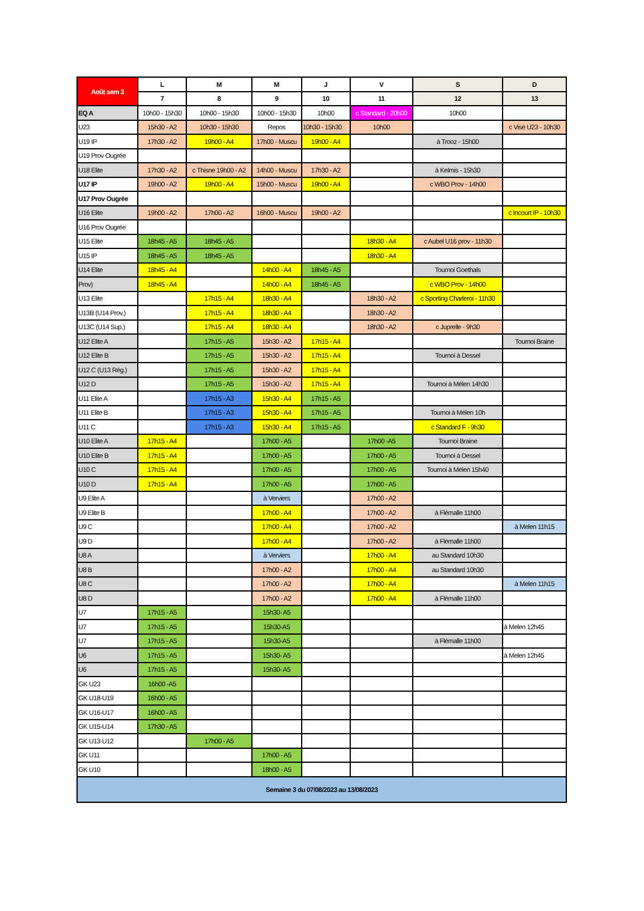| Août sem 3 | L | M | M | J | V | S | D |
| --- | --- | --- | --- | --- | --- | --- | --- |
| | 7 | 8 | 9 | 10 | 11 | 12 | 13 |
| EQ A | 10h00 - 15h30 | 10h00 - 15h30 | 10h00 - 15h30 | 10h00 | c Standard - 20h00 | 10h00 | |
| U23 | 15h30 - A2 | 10h30 - 15h30 | Repos | 10h30 - 15h30 | 10h00 | | c Visé U23 - 10h30 |
| U19 IP | 17h30 - A2 | 19h00 - A4 | 17h00 - Muscu | 19h00 - A4 | | à Trooz - 15h00 | |
| U19 Prov Ougrée | | | | | | | |
| U18 Elite | 17h30 - A2 | c Thisne 19h00 - A2 | 14h00 - Muscu | 17h30 - A2 | | à Kelmis - 15h30 | |
| U17 IP | 19h00 - A2 | 19h00 - A4 | 15h00 - Muscu | 19h00 - A4 | | c WBO Prov - 14h00 | |
| U17 Prov Ougrée | | | | | | | |
| U16 Elite | 19h00 - A2 | 17h00 - A2 | 16h00 - Muscu | 19h00 - A2 | | | c Incourt IP - 10h30 |
| U16 Prov Ougrée | | | | | | | |
| U15 Elite | 18h45 - A5 | 18h45 - A5 | | | 18h30 - A4 | c Aubel U16 prov - 11h30 | |
| U15 IP | 18h45 - A5 | 18h45 - A5 | | | 18h30 - A4 | | |
| U14 Elite | 18h45 - A4 | | 14h00 - A4 | 18h45 - A5 | | Tournoi Goethals | |
| Prov) | 18h45 - A4 | | 14h00 - A4 | 18h45 - A5 | | c WBO Prov - 14h00 | |
| U13 Elite | | 17h15 - A4 | 18h30 - A4 | | 18h30 - A2 | c Sporting Charleroi - 11h30 | |
| U13B (U14 Prov.) | | 17h15 - A4 | 18h30 - A4 | | 18h30 - A2 | | |
| U13C (U14 Sup.) | | 17h15 - A4 | 18h30 - A4 | | 18h30 - A2 | c Juprelle - 9h30 | |
| U12 Elite A | | 17h15 - A5 | 15h30 - A2 | 17h15 - A4 | | | Tournoi Braine |
| U12 Elite B | | 17h15 - A5 | 15h30 - A2 | 17h15 - A4 | | Tournoi à Dessel | |
| U12 C (U13 Rég.) | | 17h15 - A5 | 15h30 - A2 | 17h15 - A4 | | | |
| U12 D | | 17h15 - A5 | 15h30 - A2 | 17h15 - A4 | | Tournoi à Mélen 14h30 | |
| U11 Elite A | | 17h15 - A3 | 15h30 - A4 | 17h15 - A5 | | | |
| U11 Elite B | | 17h15 - A3 | 15h30 - A4 | 17h15 - A5 | | Tournoi à Mélen 10h | |
| U11 C | | 17h15 - A3 | 15h30 - A4 | 17h15 - A5 | | c Standard F - 9h30 | |
| U10 Elite A | 17h15 - A4 | | 17h00 - A5 | | 17h00 -A5 | Tournoi Braine | |
| U10 Elite B | 17h15 - A4 | | 17h00 - A5 | | 17h00 - A5 | Tournoi à Dessel | |
| U10 C | 17h15 - A4 | | 17h00 - A5 | | 17h00 - A5 | Tournoi à Mélen 15h40 | |
| U10 D | 17h15 - A4 | | 17h00 - A5 | | 17h00 - A5 | | |
| U9 Elite A | | | à Verviers | | 17h00 - A2 | | |
| U9 Elite B | | | 17h00 - A4 | | 17h00 - A2 | à Flémalle 11h00 | |
| U9 C | | | 17h00 - A4 | | 17h00 - A2 | | à Melen 11h15 |
| U9 D | | | 17h00 - A4 | | 17h00 - A2 | à Flémalle 11h00 | |
| U8 A | | | à Verviers | | 17h00 - A4 | au Standard 10h30 | |
| U8 B | | | 17h00 - A2 | | 17h00 - A4 | au Standard 10h30 | |
| U8 C | | | 17h00 - A2 | | 17h00 - A4 | | à Melen 11h15 |
| U8 D | | | 17h00 - A2 | | 17h00 - A4 | à Flémalle 11h00 | |
| U7 | 17h15 - A5 | | 15h30- A5 | | | | |
| U7 | 17h15 - A5 | | 15h30-A5 | | | | à Melen 12h45 |
| U7 | 17h15 - A5 | | 15h30-A5 | | | à Flémalle 11h00 | |
| U6 | 17h15 - A5 | | 15h30- A5 | | | | à Melen 12h45 |
| U6 | 17h15 - A5 | | 15h30- A5 | | | | |
| GK U23 | 16h00 -A5 | | | | | | |
| GK U18-U19 | 16h00 - A5 | | | | | | |
| GK U16-U17 | 16h00 - A5 | | | | | | |
| GK U15-U14 | 17h30 - A5 | | | | | | |
| GK U13-U12 | | 17h00 - A5 | | | | | |
| GK U11 | | | 17h00 - A5 | | | | |
| GK U10 | | | 18h00 - A5 | | | | |
| Semaine 3 du 07/08/2023 au 13/08/2023 | | | | | | | |